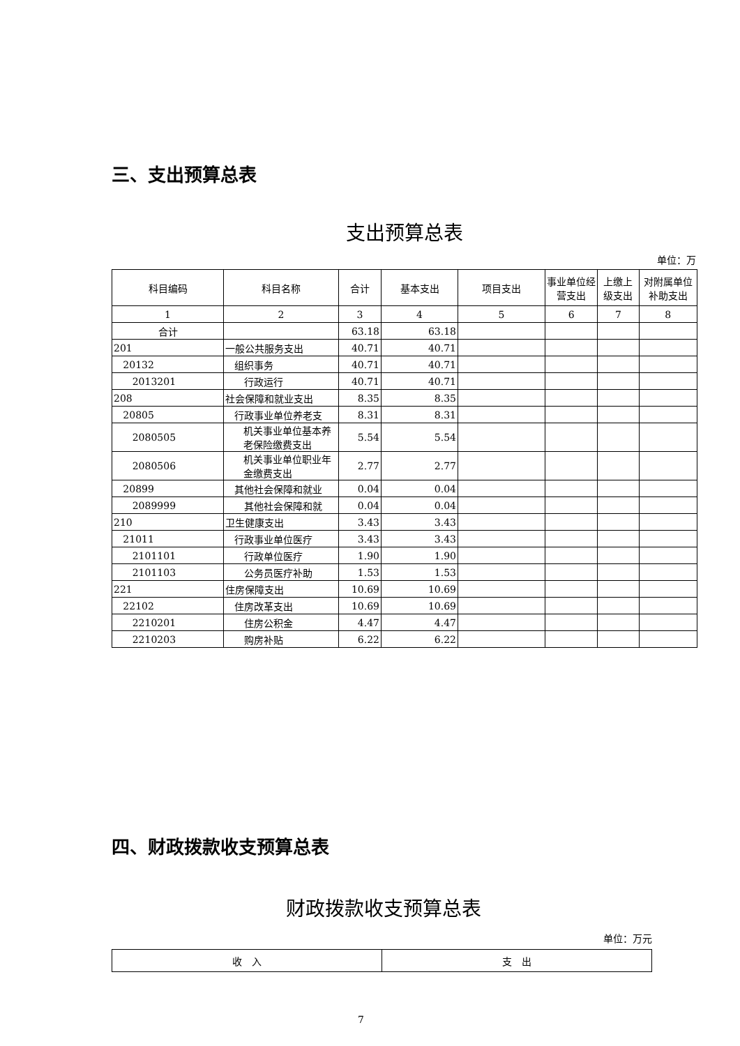三、支出预算总表
支出预算总表
单位：万
| 科目编码 | 科目名称 | 合计 | 基本支出 | 项目支出 | 事业单位经营支出 | 上缴上级支出 | 对附属单位补助支出 |
| --- | --- | --- | --- | --- | --- | --- | --- |
| 1 | 2 | 3 | 4 | 5 | 6 | 7 | 8 |
| 合计 | | 63.18 | 63.18 | | | | |
| 201 | 一般公共服务支出 | 40.71 | 40.71 | | | | |
| 20132 | 组织事务 | 40.71 | 40.71 | | | | |
| 2013201 | 行政运行 | 40.71 | 40.71 | | | | |
| 208 | 社会保障和就业支出 | 8.35 | 8.35 | | | | |
| 20805 | 行政事业单位养老支 | 8.31 | 8.31 | | | | |
| 2080505 | 机关事业单位基本养老保险缴费支出 | 5.54 | 5.54 | | | | |
| 2080506 | 机关事业单位职业年金缴费支出 | 2.77 | 2.77 | | | | |
| 20899 | 其他社会保障和就业 | 0.04 | 0.04 | | | | |
| 2089999 | 其他社会保障和就 | 0.04 | 0.04 | | | | |
| 210 | 卫生健康支出 | 3.43 | 3.43 | | | | |
| 21011 | 行政事业单位医疗 | 3.43 | 3.43 | | | | |
| 2101101 | 行政单位医疗 | 1.90 | 1.90 | | | | |
| 2101103 | 公务员医疗补助 | 1.53 | 1.53 | | | | |
| 221 | 住房保障支出 | 10.69 | 10.69 | | | | |
| 22102 | 住房改革支出 | 10.69 | 10.69 | | | | |
| 2210201 | 住房公积金 | 4.47 | 4.47 | | | | |
| 2210203 | 购房补贴 | 6.22 | 6.22 | | | | |
四、财政拨款收支预算总表
财政拨款收支预算总表
单位：万元
| 收 入 | 支 出 |
| --- | --- |
7